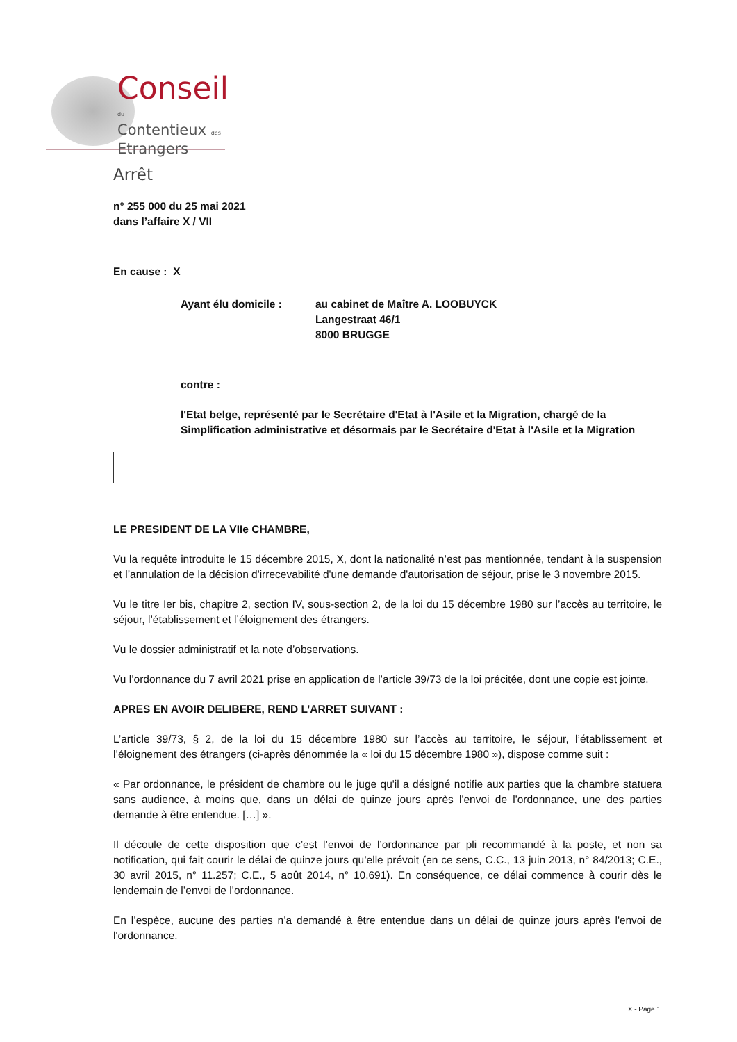Conseil
du
Contentieux des
Etrangers
Arrêt
n° 255 000 du 25 mai 2021
dans l’affaire X / VII
En cause : X
Ayant élu domicile : au cabinet de Maître A. LOOBUYCK
Langestraat 46/1
8000 BRUGGE
contre :
l'Etat belge, représenté par le Secrétaire d'Etat à l'Asile et la Migration, chargé de la Simplification administrative et désormais par le Secrétaire d'Etat à l'Asile et la Migration
LE PRESIDENT DE LA VIIe CHAMBRE,
Vu la requête introduite le 15 décembre 2015, X, dont la nationalité n’est pas mentionnée, tendant à la suspension et l’annulation de la décision d'irrecevabilité d'une demande d'autorisation de séjour, prise le 3 novembre 2015.
Vu le titre Ier bis, chapitre 2, section IV, sous-section 2, de la loi du 15 décembre 1980 sur l’accès au territoire, le séjour, l’établissement et l’éloignement des étrangers.
Vu le dossier administratif et la note d’observations.
Vu l’ordonnance du 7 avril 2021 prise en application de l’article 39/73 de la loi précitée, dont une copie est jointe.
APRES EN AVOIR DELIBERE, REND L’ARRET SUIVANT :
L’article 39/73, § 2, de la loi du 15 décembre 1980 sur l’accès au territoire, le séjour, l’établissement et l’éloignement des étrangers (ci-après dénommée la « loi du 15 décembre 1980 »), dispose comme suit :
« Par ordonnance, le président de chambre ou le juge qu'il a désigné notifie aux parties que la chambre statuera sans audience, à moins que, dans un délai de quinze jours après l'envoi de l'ordonnance, une des parties demande à être entendue. […] ».
Il découle de cette disposition que c’est l’envoi de l’ordonnance par pli recommandé à la poste, et non sa notification, qui fait courir le délai de quinze jours qu’elle prévoit (en ce sens, C.C., 13 juin 2013, n° 84/2013; C.E., 30 avril 2015, n° 11.257; C.E., 5 août 2014, n° 10.691). En conséquence, ce délai commence à courir dès le lendemain de l’envoi de l’ordonnance.
En l’espèce, aucune des parties n’a demandé à être entendue dans un délai de quinze jours après l'envoi de l'ordonnance.
X - Page 1